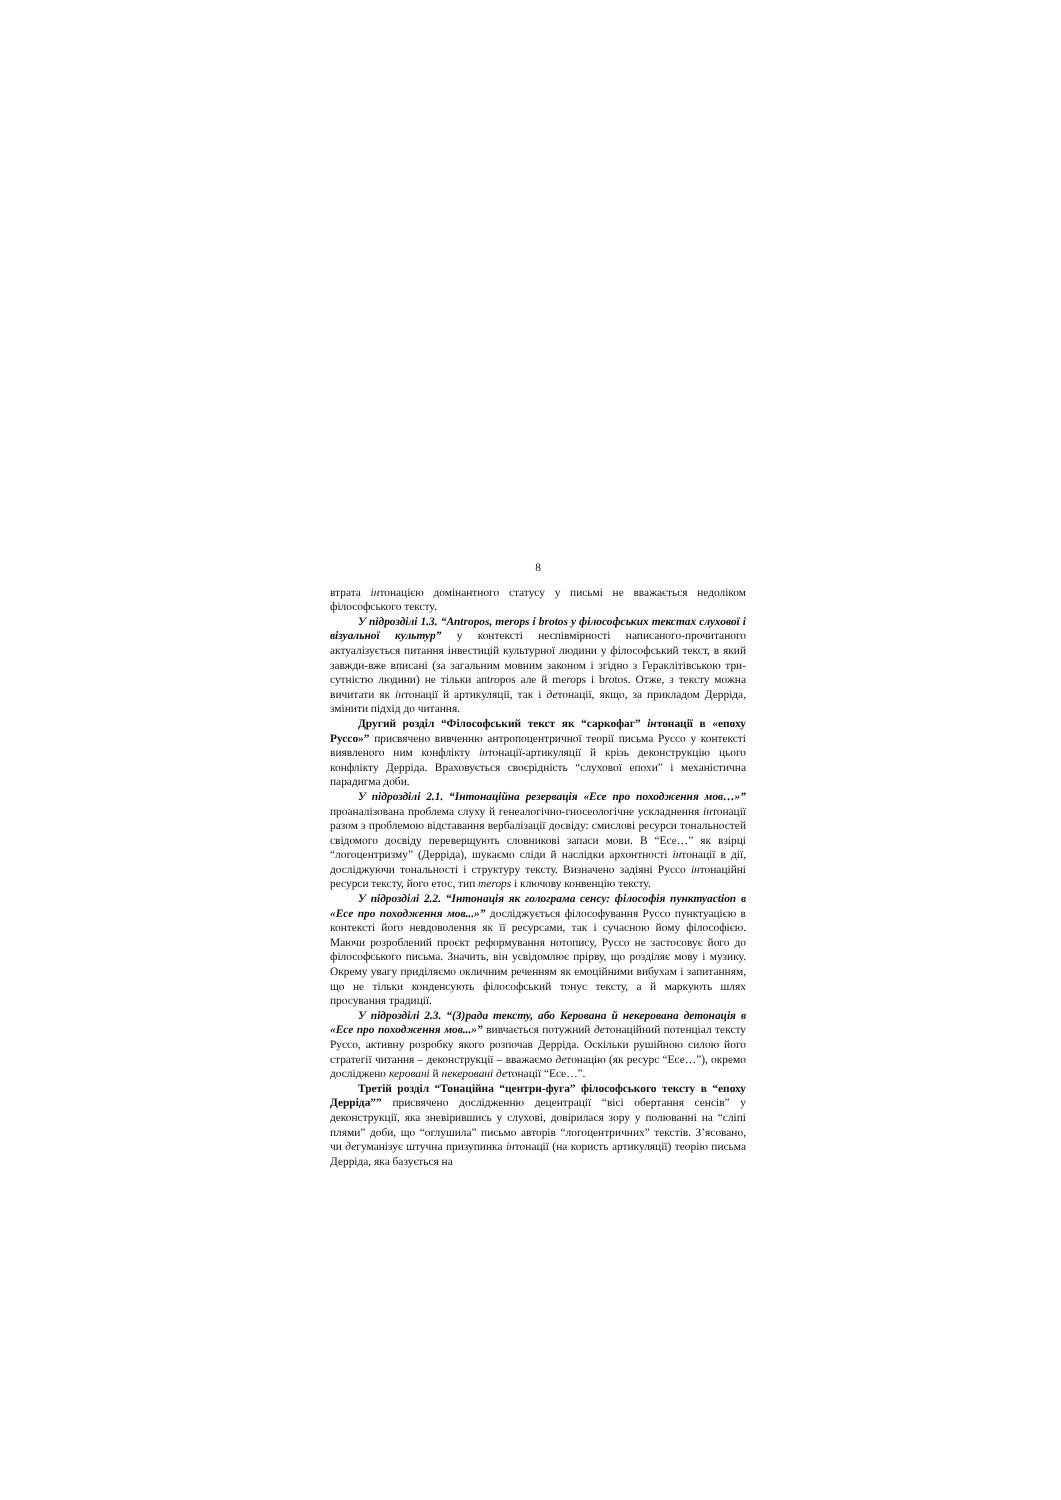8
втрата інтонацією домінантного статусу у письмі не вважається недоліком філософського тексту.
У підрозділі 1.3. “Antropos, merops і brotos у філософських текстах слухової і візуальної культур” у контексті неспівмірності написаного-прочитаного актуалізується питання інвестицій культурної людини у філософський текст, в який завжди-вже вписані (за загальним мовним законом і згідно з Гераклітівською три-сутністю людини) не тільки antropos але й merops і brotos. Отже, з тексту можна вичитати як інтонації й артикуляції, так і детонації, якщо, за прикладом Дерріда, змінити підхід до читання.
Другий розділ “Філософський текст як “саркофаг” інтонації в «епоху Руссо»” присвячено вивченню антропоцентричної теорії письма Руссо у контексті виявленого ним конфлікту інтонації-артикуляції й крізь деконструкцію цього конфлікту Дерріда. Враховується своєрідність “слухової епохи” і механістична парадигма доби.
У підрозділі 2.1. “Інтонаційна резервація «Есе про походження мов…»” проаналізована проблема слуху й генеалогічно-гносеологічне ускладнення інтонації разом з проблемою відставання вербалізації досвіду: смислові ресурси тональностей свідомого досвіду переверщують словникові запаси мови. В “Есе…” як взірці “логоцентризму” (Дерріда), шукаємо сліди й наслідки архонтності інтонації в дії, досліджуючи тональності і структуру тексту. Визначено задіяні Руссо інтонаційні ресурси тексту, його етос, тип merops і ключову конвенцію тексту.
У підрозділі 2.2. “Інтонація як голограма сенсу: філософія пунктуaction в «Есе про походження мов...»” досліджується філософування Руссо пунктуацією в контексті його невдоволення як її ресурсами, так і сучасною йому філософією. Маючи розроблений проєкт реформування нотопису, Руссо не застосовує його до філософського письма. Значить, він усвідомлює прірву, що розділяє мову і музику. Окрему увагу приділяємо окличним реченням як емоційними вибухам і запитанням, що не тільки конденсують філософський тонус тексту, а й маркують шлях просування традиції.
У підрозділі 2.3. “(З)рада тексту, або Керована й некерована детонація в «Есе про походження мов...»” вивчається потужний детонаційний потенціал тексту Руссо, активну розробку якого розпочав Дерріда. Оскільки рушійною силою його стратегії читання – деконструкції – вважаємо детонацію (як ресурс “Есе…”), окремо досліджено керовані й некеровані детонації “Есе…”.
Третій розділ “Тонаційна “центри-фуга” філософського тексту в “епоху Дерріда”” присвячено дослідженню децентрації “вісі обертання сенсів” у деконструкції, яка зневірившись у слухові, довірилася зору у полюванні на “сліпі плями” доби, що “оглушила” письмо авторів “логоцентричних” текстів. З’ясовано, чи дегуманізує штучна призупинка інтонації (на користь артикуляції) теорію письма Дерріда, яка базується на